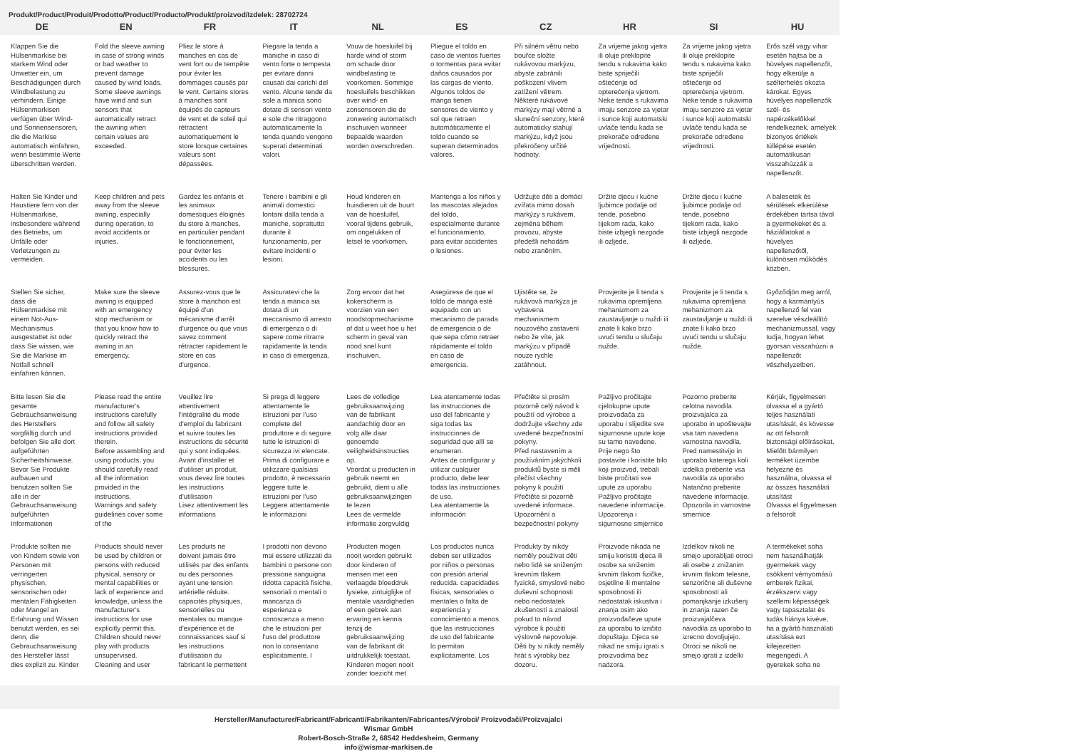Produkt/Product/Produit/Prodotto/Product/Producto/Produkt/proizvod/Izdelek: 28702724
| DE | EN | FR | IT | NL | ES | CZ | HR | SI | HU |
| --- | --- | --- | --- | --- | --- | --- | --- | --- | --- |
| Klappen Sie die Hülsenmarkise bei starkem Wind oder Unwetter ein, um Beschädigungen durch Windbelastung zu verhindern. Einige Hülsenmarkisen verfügen über Wind- und Sonnensensoren, die die Markise automatisch einfahren, wenn bestimmte Werte überschritten werden. | Fold the sleeve awning in case of strong winds or bad weather to prevent damage caused by wind loads. Some sleeve awnings have wind and sun sensors that automatically retract the awning when certain values are exceeded. | Pliez le store à manches en cas de vent fort ou de tempête pour éviter les dommages causés par le vent. Certains stores à manches sont équipés de capteurs de vent et de soleil qui rétractent automatiquement le store lorsque certaines valeurs sont dépassées. | Piegare la tenda a maniche in caso di vento forte o tempesta per evitare danni causati dai carichi del vento. Alcune tende da sole a manica sono dotate di sensori vento e sole che ritraggono automaticamente la tenda quando vengono superati determinati valori. | Vouw de hoesluifel bij harde wind of storm om schade door windbelasting te voorkomen. Sommige hoesluifels beschikken over wind- en zonsensoren die de zonwering automatisch inschuiven wanneer bepaalde waarden worden overschreden. | Pliegue el toldo en caso de vientos fuertes o tormentas para evitar daños causados por las cargas de viento. Algunos toldos de manga tienen sensores de viento y sol que retraen automáticamente el toldo cuando se superan determinados valores. | Při silném větru nebo bouřce složte rukávovou markýzu, abyste zabránili poškození vlivem zatížení větrem. Některé rukávové markýzy mají větrné a sluneční senzory, které automaticky stahují markýzu, když jsou překročeny určité hodnoty. | Za vrijeme jakog vjetra ili oluje preklopite tendu s rukavima kako biste spriječili oštećenje od opterećenja vjetrom. Neke tende s rukavima imaju senzore za vjetar i sunce koji automatski uvlače tendu kada se prekorače određene vrijednosti. | Za vrijeme jakog vjetra ili oluje preklopite tendu s rukavima kako biste spriječili oštećenje od opterećenja vjetrom. Neke tende s rukavima imaju senzore za vjetar i sunce koji automatski uvlače tendu kada se prekorače određene vrijednosti. | Erős szél vagy vihar esetén hajtsa be a hüvelyes napellenzőt, hogy elkerülje a szélterhelés okozta károkat. Egyes hüvelyes napellenzők szél- és napérzékelőkkel rendelkeznek, amelyek bizonyos értékek túllépése esetén automatikusan visszahúzzák a napellenzőt. |
| Halten Sie Kinder und Haustiere fern von der Hülsenmarkise, insbesondere während des Betriebs, um Unfälle oder Verletzungen zu vermeiden. | Keep children and pets away from the sleeve awning, especially during operation, to avoid accidents or injuries. | Gardez les enfants et les animaux domestiques éloignés du store à manches, en particulier pendant le fonctionnement, pour éviter les accidents ou les blessures. | Tenere i bambini e gli animali domestici lontani dalla tenda a maniche, soprattutto durante il funzionamento, per evitare incidenti o lesioni. | Houd kinderen en huisdieren uit de buurt van de hoesluifel, vooral tijdens gebruik, om ongelukken of letsel te voorkomen. | Mantenga a los niños y las mascotas alejados del toldo, especialmente durante el funcionamiento, para evitar accidentes o lesiones. | Udržujte děti a domácí zvířata mimo dosah markýzy s rukávem, zejména během provozu, abyste předešli nehodám nebo zraněním. | Držite djecu i kućne ljubimce podalje od tende, posebno tijekom rada, kako biste izbjegli nezgode ili ozljede. | Držite djecu i kućne ljubimce podalje od tende, posebno tijekom rada, kako biste izbjegli nezgode ili ozljede. | A balesetek és sérülések elkerülése érdekében tartsa távol a gyermekeket és a háziállatokat a hüvelyes napellenzőtől, különösen működés közben. |
| Stellen Sie sicher, dass die Hülsenmarkise mit einem Not-Aus-Mechanismus ausgestattet ist oder dass Sie wissen, wie Sie die Markise im Notfall schnell einfahren können. | Make sure the sleeve awning is equipped with an emergency stop mechanism or that you know how to quickly retract the awning in an emergency. | Assurez-vous que le store à manchon est équipé d'un mécanisme d'arrêt d'urgence ou que vous savez comment rétracter rapidement le store en cas d'urgence. | Assicuratevi che la tenda a manica sia dotata di un meccanismo di arresto di emergenza o di sapere come ritrarre rapidamente la tenda in caso di emergenza. | Zorg ervoor dat het kokerscherm is voorzien van een noodstopmechanisme of dat u weet hoe u het scherm in geval van nood snel kunt inschuiven. | Asegúrese de que el toldo de manga esté equipado con un mecanismo de parada de emergencia o de que sepa cómo retraer rápidamente el toldo en caso de emergencia. | Ujistěte se, že rukávová markýza je vybavena mechanismem nouzového zastavení nebo že víte, jak markýzu v případě nouze rychle zatáhnout. | Provjerite je li tenda s rukavima opremljena mehanizmom za zaustavljanje u nuždi ili znate li kako brzo uvući tendu u slučaju nužde. | Provjerite je li tenda s rukavima opremljena mehanizmom za zaustavljanje u nuždi ili znate li kako brzo uvući tendu u slučaju nužde. | Győződjön meg arról, hogy a karmantyús napellenző fel van szerelve vészleállító mechanizmussal, vagy tudja, hogyan lehet gyorsan visszahúzni a napellenzőt vészhelyzetben. |
| Bitte lesen Sie die gesamte Gebrauchsanweisung des Herstellers sorgfältig durch und befolgen Sie alle dort aufgeführten Sicherheitshinweise. Bevor Sie Produkte aufbauen und benutzen sollten Sie alle in der Gebrauchsanweisung aufgeführten Informationen | Please read the entire manufacturer's instructions carefully and follow all safety instructions provided therein. Before assembling and using products, you should carefully read all the information provided in the instructions. Warnings and safety guidelines cover some of the | Veuillez lire attentivement l'intégralité du mode d'emploi du fabricant et suivre toutes les instructions de sécurité qui y sont indiquées. Avant d'installer et d'utiliser un produit, vous devez lire toutes les instructions d'utilisation Lisez attentivement les informations | Si prega di leggere attentamente le istruzioni per l'uso complete del produttore e di seguire tutte le istruzioni di sicurezza ivi elencate. Prima di configurare e utilizzare qualsiasi prodotto, è necessario leggere tutte le istruzioni per l'uso Leggere attentamente le informazioni | Lees de volledige gebruiksaanwijzing van de fabrikant aandachtig door en volg alle daar genoemde veiligheidsinstructies op. Voordat u producten in gebruik neemt en gebruikt, dient u alle gebruiksaanwijzingen te lezen Lees de vermelde informatie zorgvuldig | Lea atentamente todas las instrucciones de uso del fabricante y siga todas las instrucciones de seguridad que allí se enumeran. Antes de configurar y utilizar cualquier producto, debe leer todas las instrucciones de uso. Lea atentamente la información | Přečtěte si prosím pozorně celý návod k použití od výrobce a dodržujte všechny zde uvedené bezpečnostní pokyny. Před nastavením a používáním jakýchkoli produktů byste si měli přečíst všechny pokyny k použití Přečtěte si pozorně uvedené informace. Upozornění a bezpečnostní pokyny | Pažljivo pročitajte cjelokupne upute proizvođača za uporabu i slijedite sve sigurnosne upute koje su tamo navedene. Prije nego što postavite i koristite bilo koji proizvod, trebali biste pročitati sve upute za uporabu Pažljivo pročitajte navedene informacije. Upozorenja i sigurnosne smjernice | Pozorno preberite celotna navodila proizvajalca za uporabo in upoštevajte vsa tam navedena varnostna navodila. Pred namestitvijo in uporabo katerega koli izdelka preberite vsa navodila za uporabo Natančno preberite navedene informacije. Opozorila in varnostne smernice | Kérjük, figyelmesen olvassa el a gyártó teljes használati utasítását, és kövesse az ott felsorolt biztonsági előírásokat. Mielőtt bármilyen terméket üzembe helyezne és használna, olvassa el az összes használati utasítást Olvassa el figyelmesen a felsorolt |
| Produkte sollten nie von Kindern sowie von Personen mit verringerten physischen, sensorischen oder mentalen Fähigkeiten oder Mangel an Erfahrung und Wissen benutzt werden, es sei denn, die Gebrauchsanweisung des Hersteller lässt dies explizit zu. Kinder | Products should never be used by children or persons with reduced physical, sensory or mental capabilities or lack of experience and knowledge, unless the manufacturer's instructions for use explicitly permit this. Children should never play with products unsupervised. Cleaning and user | Les produits ne doivent jamais être utilisés par des enfants ou des personnes ayant une tension artérielle réduite. capacités physiques, sensorielles ou mentales ou manque d'expérience et de connaissances sauf si les instructions d'utilisation du fabricant le permettent | I prodotti non devono mai essere utilizzati da bambini o persone con pressione sanguigna ridotta capacità fisiche, sensoriali o mentali o mancanza di esperienza e conoscenza a meno che le istruzioni per l'uso del produttore non lo consentano esplicitamente. I | Producten mogen nooit worden gebruikt door kinderen of mensen met een verlaagde bloeddruk fysieke, zintuiglijke of mentale vaardigheden of een gebrek aan ervaring en kennis tenzij de gebruiksaanwijzing van de fabrikant dit uitdrukkelijk toestaat. Kinderen mogen nooit zonder toezicht met | Los productos nunca deben ser utilizados por niños o personas con presión arterial reducida. capacidades físicas, sensoriales o mentales o falta de experiencia y conocimiento a menos que las instrucciones de uso del fabricante lo permitan explícitamente. Los | Produkty by nikdy neměly používat děti nebo lidé se sníženým krevním tlakem fyzické, smyslové nebo duševní schopnosti nebo nedostatek zkušeností a znalostí pokud to návod výrobce k použití výslovně nepovoluje. Děti by si nikdy neměly hrát s výrobky bez dozoru. | Proizvode nikada ne smiju koristiti djeca ili osobe sa sniženim krvnim tlakom fizičke, osjetilne ili mentalne sposobnosti ili nedostatak iskustva i znanja osim ako proizvođačeve upute za uporabu to izričito dopuštaju. Djeca se nikad ne smiju igrati s proizvodima bez nadzora. | Izdelkov nikoli ne smejo uporabljati otroci ali osebe z znižanim krvnim tlakom telesne, senzorične ali duševne sposobnosti ali pomanjkanje izkušenj in znanja razen če proizvajalčeva navodila za uporabo to izrecno dovoljujejo. Otroci se nikoli ne smejo igrati z izdelki | A termékeket soha nem használhatják gyermekek vagy csökkent vérnyomású emberek fizikai, érzékszervi vagy szellemi képességek vagy tapasztalat és tudás hiánya kivéve, ha a gyártó használati utasítása ezt kifejezetten megengedi. A gyerekek soha ne |
Hersteller/Manufacturer/Fabricant/Fabricanti/Fabrikanten/Fabricantes/Výrobci/ Proizvođači/Proizvajalci
Wismar GmbH
Robert-Bosch-Straße 2, 68542 Heddesheim, Germany
info@wismar-markisen.de